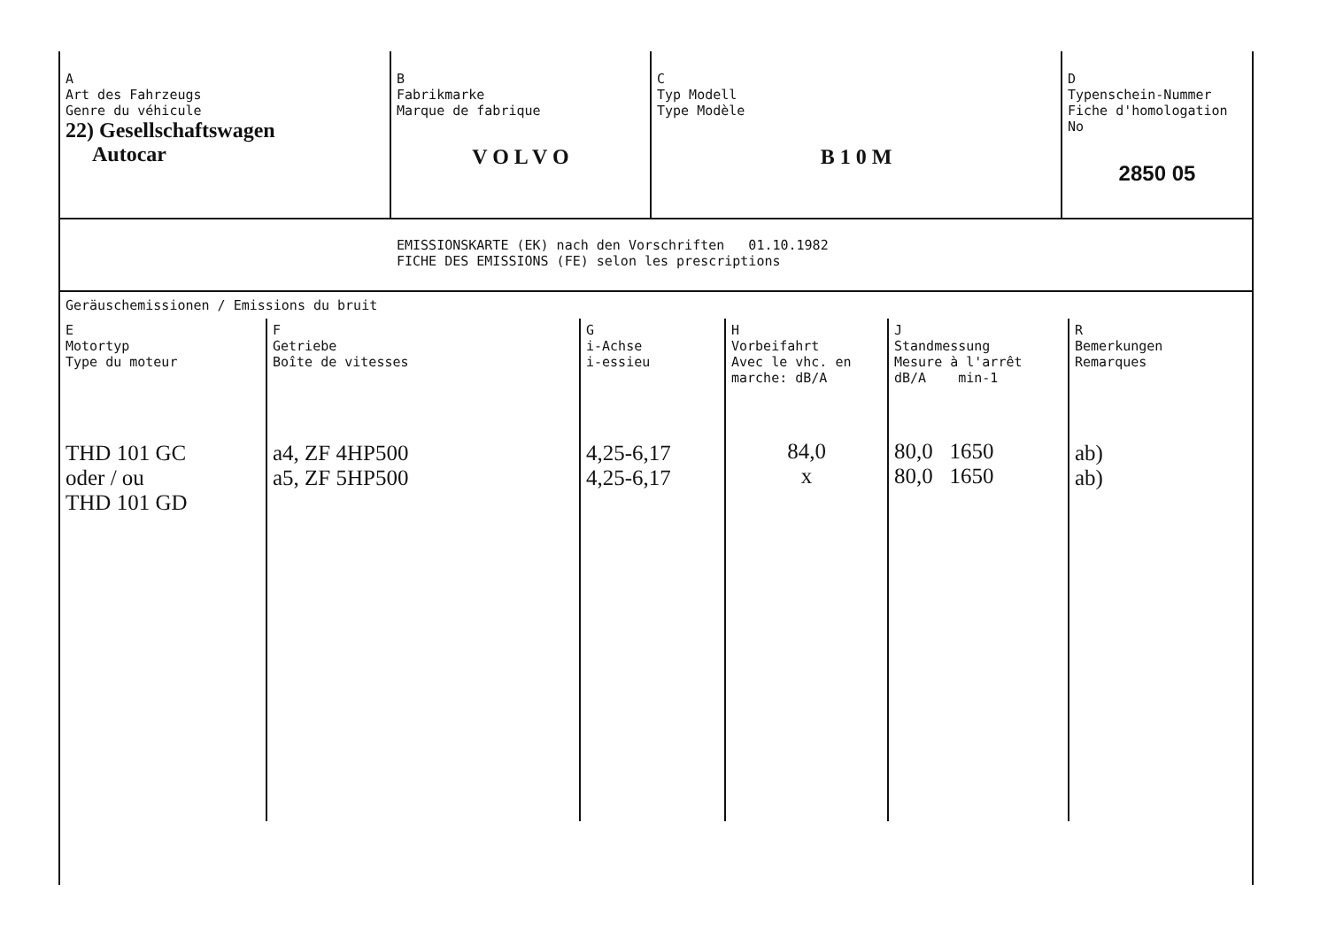| A Art des Fahrzeugs Genre du véhicule 22) Gesellschaftswagen Autocar | B Fabrikmarke Marque de fabrique V O L V O | C Typ Modell Type Modèle B 1 0 M | D Typenschein-Nummer Fiche d'homologation No 2850 05 |
EMISSIONSKARTE (EK) nach den Vorschriften 01.10.1982
FICHE DES EMISSIONS (FE) selon les prescriptions
Geräuschemissionen / Emissions du bruit
| E Motortyp Type du moteur THD 101 GC oder / ou THD 101 GD | F Getriebe Boîte de vitesses a4, ZF 4HP500 a5, ZF 5HP500 | G i-Achse i-essieu 4,25-6,17 4,25-6,17 | H Vorbeifahrt Avec le vhc. en marche: dB/A 84,0 x | J Standmessung Mesure à l'arrêt dB/A min-1 80,0 1650 80,0 1650 | R Bemerkungen Remarques ab) ab) |